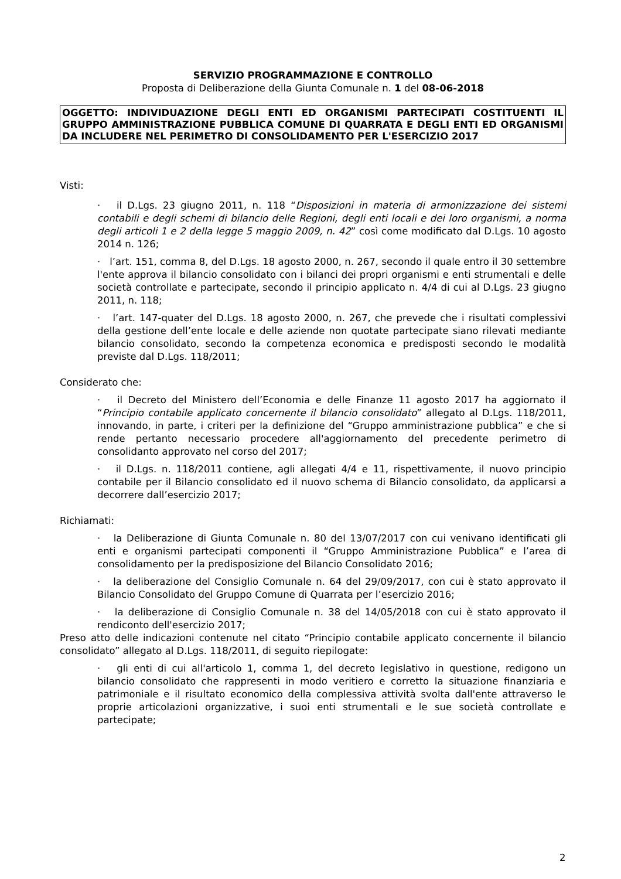SERVIZIO PROGRAMMAZIONE E CONTROLLO
Proposta di Deliberazione della Giunta Comunale n. 1 del 08-06-2018
OGGETTO: INDIVIDUAZIONE DEGLI ENTI ED ORGANISMI PARTECIPATI COSTITUENTI IL GRUPPO AMMINISTRAZIONE PUBBLICA COMUNE DI QUARRATA E DEGLI ENTI ED ORGANISMI DA INCLUDERE NEL PERIMETRO DI CONSOLIDAMENTO PER L'ESERCIZIO 2017
Visti:
· il D.Lgs. 23 giugno 2011, n. 118 “Disposizioni in materia di armonizzazione dei sistemi contabili e degli schemi di bilancio delle Regioni, degli enti locali e dei loro organismi, a norma degli articoli 1 e 2 della legge 5 maggio 2009, n. 42” così come modificato dal D.Lgs. 10 agosto 2014 n. 126;
· l’art. 151, comma 8, del D.Lgs. 18 agosto 2000, n. 267, secondo il quale entro il 30 settembre l'ente approva il bilancio consolidato con i bilanci dei propri organismi e enti strumentali e delle società controllate e partecipate, secondo il principio applicato n. 4/4 di cui al D.Lgs. 23 giugno 2011, n. 118;
· l’art. 147-quater del D.Lgs. 18 agosto 2000, n. 267, che prevede che i risultati complessivi della gestione dell’ente locale e delle aziende non quotate partecipate siano rilevati mediante bilancio consolidato, secondo la competenza economica e predisposti secondo le modalità previste dal D.Lgs. 118/2011;
Considerato che:
· il Decreto del Ministero dell’Economia e delle Finanze 11 agosto 2017 ha aggiornato il “Principio contabile applicato concernente il bilancio consolidato” allegato al D.Lgs. 118/2011, innovando, in parte, i criteri per la definizione del “Gruppo amministrazione pubblica” e che si rende pertanto necessario procedere all'aggiornamento del precedente perimetro di consolidanto approvato nel corso del 2017;
· il D.Lgs. n. 118/2011 contiene, agli allegati 4/4 e 11, rispettivamente, il nuovo principio contabile per il Bilancio consolidato ed il nuovo schema di Bilancio consolidato, da applicarsi a decorrere dall’esercizio 2017;
Richiamati:
· la Deliberazione di Giunta Comunale n. 80 del 13/07/2017 con cui venivano identificati gli enti e organismi partecipati componenti il “Gruppo Amministrazione Pubblica” e l’area di consolidamento per la predisposizione del Bilancio Consolidato 2016;
· la deliberazione del Consiglio Comunale n. 64 del 29/09/2017, con cui è stato approvato il Bilancio Consolidato del Gruppo Comune di Quarrata per l’esercizio 2016;
· la deliberazione di Consiglio Comunale n. 38 del 14/05/2018 con cui è stato approvato il rendiconto dell'esercizio 2017;
Preso atto delle indicazioni contenute nel citato “Principio contabile applicato concernente il bilancio consolidato” allegato al D.Lgs. 118/2011, di seguito riepilogate:
· gli enti di cui all'articolo 1, comma 1, del decreto legislativo in questione, redigono un bilancio consolidato che rappresenti in modo veritiero e corretto la situazione finanziaria e patrimoniale e il risultato economico della complessiva attività svolta dall'ente attraverso le proprie articolazioni organizzative, i suoi enti strumentali e le sue società controllate e partecipate;
2